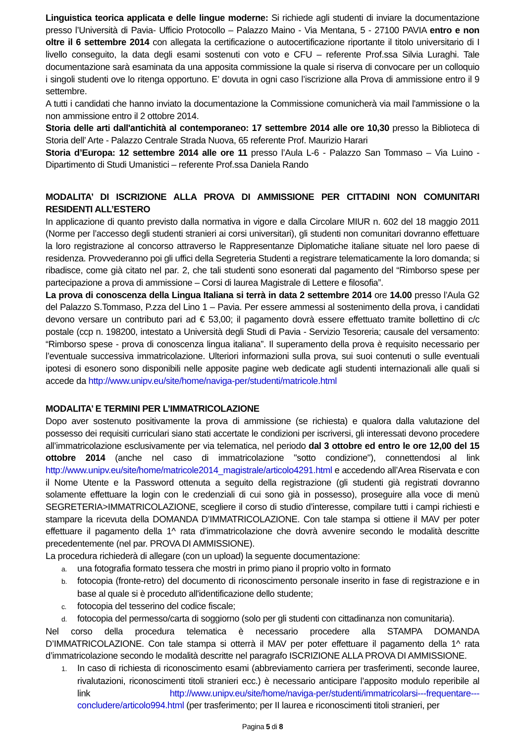Linguistica teorica applicata e delle lingue moderne: Si richiede agli studenti di inviare la documentazione presso l’Università di Pavia- Ufficio Protocollo – Palazzo Maino - Via Mentana, 5 - 27100 PAVIA entro e non oltre il 6 settembre 2014 con allegata la certificazione o autocertificazione riportante il titolo universitario di I livello conseguito, la data degli esami sostenuti con voto e CFU – referente Prof.ssa Silvia Luraghi. Tale documentazione sarà esaminata da una apposita commissione la quale si riserva di convocare per un colloquio i singoli studenti ove lo ritenga opportuno. E’ dovuta in ogni caso l’iscrizione alla Prova di ammissione entro il 9 settembre.
A tutti i candidati che hanno inviato la documentazione la Commissione comunicherà via mail l'ammissione o la non ammissione entro il 2 ottobre 2014.
Storia delle arti dall'antichità al contemporaneo: 17 settembre 2014 alle ore 10,30 presso la Biblioteca di Storia dell’ Arte - Palazzo Centrale Strada Nuova, 65 referente Prof. Maurizio Harari
Storia d’Europa: 12 settembre 2014 alle ore 11 presso l’Aula L-6 - Palazzo San Tommaso – Via Luino - Dipartimento di Studi Umanistici – referente Prof.ssa Daniela Rando
MODALITA’ DI ISCRIZIONE ALLA PROVA DI AMMISSIONE PER CITTADINI NON COMUNITARI RESIDENTI ALL’ESTERO
In applicazione di quanto previsto dalla normativa in vigore e dalla Circolare MIUR n. 602 del 18 maggio 2011 (Norme per l’accesso degli studenti stranieri ai corsi universitari), gli studenti non comunitari dovranno effettuare la loro registrazione al concorso attraverso le Rappresentanze Diplomatiche italiane situate nel loro paese di residenza. Provvederanno poi gli uffici della Segreteria Studenti a registrare telematicamente la loro domanda; si ribadisce, come già citato nel par. 2, che tali studenti sono esonerati dal pagamento del “Rimborso spese per partecipazione a prova di ammissione – Corsi di laurea Magistrale di Lettere e filosofia”.
La prova di conoscenza della Lingua Italiana si terrà in data 2 settembre 2014 ore 14.00 presso l’Aula G2 del Palazzo S.Tommaso, P.zza del Lino 1 – Pavia. Per essere ammessi al sostenimento della prova, i candidati devono versare un contributo pari ad € 53,00; il pagamento dovrà essere effettuato tramite bollettino di c/c postale (ccp n. 198200, intestato a Università degli Studi di Pavia - Servizio Tesoreria; causale del versamento: “Rimborso spese - prova di conoscenza lingua italiana”. Il superamento della prova è requisito necessario per l’eventuale successiva immatricolazione. Ulteriori informazioni sulla prova, sui suoi contenuti o sulle eventuali ipotesi di esonero sono disponibili nelle apposite pagine web dedicate agli studenti internazionali alle quali si accede da http://www.unipv.eu/site/home/naviga-per/studenti/matricole.html
MODALITA’ E TERMINI PER L’IMMATRICOLAZIONE
Dopo aver sostenuto positivamente la prova di ammissione (se richiesta) e qualora dalla valutazione del possesso dei requisiti curriculari siano stati accertate le condizioni per iscriversi, gli interessati devono procedere all’immatricolazione esclusivamente per via telematica, nel periodo dal 3 ottobre ed entro le ore 12,00 del 15 ottobre 2014 (anche nel caso di immatricolazione "sotto condizione"), connettendosi al link http://www.unipv.eu/site/home/matricole2014_magistrale/articolo4291.html e accedendo all’Area Riservata e con il Nome Utente e la Password ottenuta a seguito della registrazione (gli studenti già registrati dovranno solamente effettuare la login con le credenziali di cui sono già in possesso), proseguire alla voce di menù SEGRETERIA>IMMATRICOLAZIONE, scegliere il corso di studio d’interesse, compilare tutti i campi richiesti e stampare la ricevuta della DOMANDA D’IMMATRICOLAZIONE. Con tale stampa si ottiene il MAV per poter effettuare il pagamento della 1^ rata d’immatricolazione che dovrà avvenire secondo le modalità descritte precedentemente (nel par. PROVA DI AMMISSIONE).
La procedura richiederà di allegare (con un upload) la seguente documentazione:
a. una fotografia formato tessera che mostri in primo piano il proprio volto in formato
b. fotocopia (fronte-retro) del documento di riconoscimento personale inserito in fase di registrazione e in base al quale si è proceduto all'identificazione dello studente;
c. fotocopia del tesserino del codice fiscale;
d. fotocopia del permesso/carta di soggiorno (solo per gli studenti con cittadinanza non comunitaria).
Nel corso della procedura telematica è necessario procedere alla STAMPA DOMANDA D’IMMATRICOLAZIONE. Con tale stampa si otterrà il MAV per poter effettuare il pagamento della 1^ rata d’immatricolazione secondo le modalità descritte nel paragrafo ISCRIZIONE ALLA PROVA DI AMMISSIONE.
1. In caso di richiesta di riconoscimento esami (abbreviamento carriera per trasferimenti, seconde lauree, rivalutazioni, riconoscimenti titoli stranieri ecc.) è necessario anticipare l’apposito modulo reperibile al link http://www.unipv.eu/site/home/naviga-per/studenti/immatricolarsi---frequentare---concludere/articolo994.html (per trasferimento; per II laurea e riconoscimenti titoli stranieri, per
Pagina 5 di 8